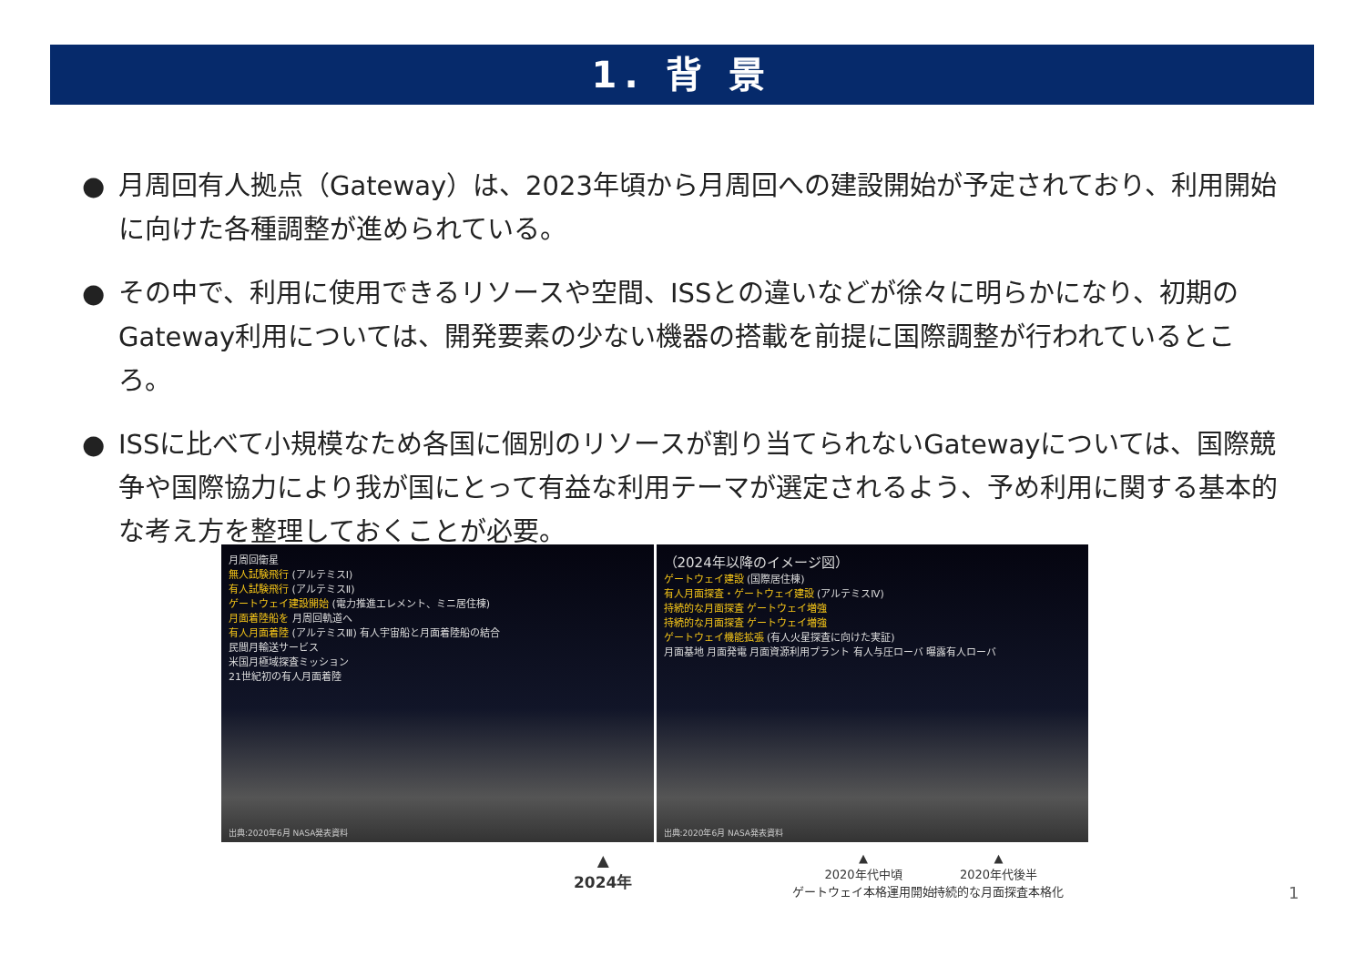1. 背 景
● 月周回有人拠点（Gateway）は、2023年頃から月周回への建設開始が予定されており、利用開始に向けた各種調整が進められている。
● その中で、利用に使用できるリソースや空間、ISSとの違いなどが徐々に明らかになり、初期のGateway利用については、開発要素の少ない機器の搭載を前提に国際調整が行われているところ。
● ISSに比べて小規模なため各国に個別のリソースが割り当てられないGatewayについては、国際競争や国際協力により我が国にとって有益な利用テーマが選定されるよう、予め利用に関する基本的な考え方を整理しておくことが必要。
月周回衛星
無人試験飛行 (アルテミスⅠ)
有人試験飛行 (アルテミスⅡ)
ゲートウェイ建設開始 (電力推進エレメント、ミニ居住棟)
月面着陸船を 月周回軌道へ
有人月面着陸 (アルテミスⅢ) 有人宇宙船と月面着陸船の結合
民間月輸送サービス
米国月極域探査ミッション
21世紀初の有人月面着陸
出典:2020年6月 NASA発表資料
（2024年以降のイメージ図）
ゲートウェイ建設 (国際居住棟)
有人月面探査・ゲートウェイ建設 (アルテミスⅣ)
持続的な月面探査 ゲートウェイ増強
持続的な月面探査 ゲートウェイ増強
ゲートウェイ機能拡張 (有人火星探査に向けた実証)
月面基地 月面発電 月面資源利用プラント 有人与圧ローバ 曝露有人ローバ
出典:2020年6月 NASA発表資料
▲
2024年
▲
2020年代中頃
ゲートウェイ本格運用開始
▲
2020年代後半
持続的な月面探査本格化
1